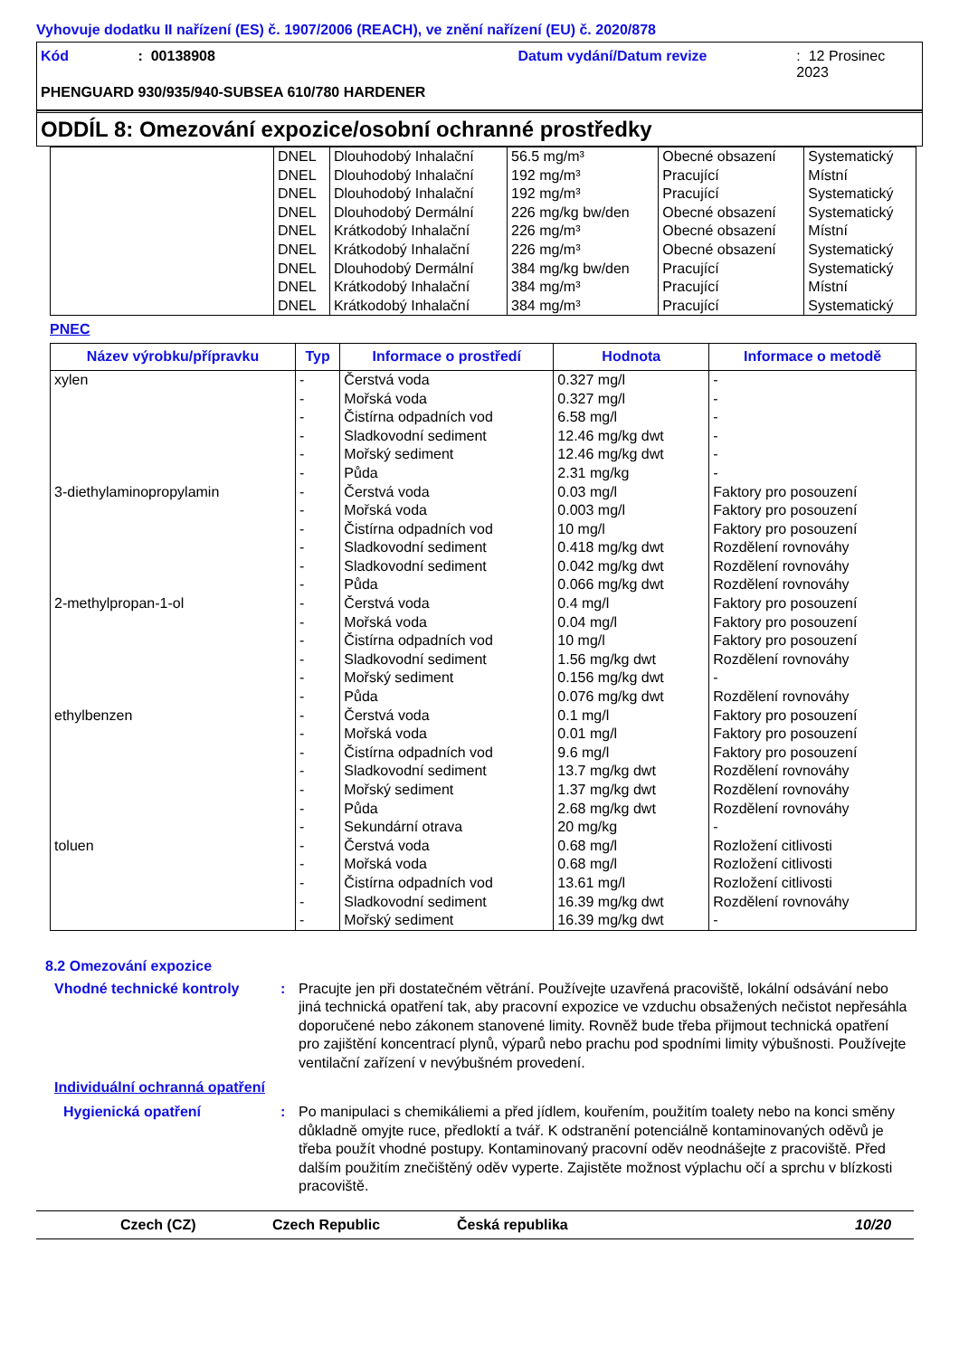Vyhovuje dodatku II nařízení (ES) č. 1907/2006 (REACH), ve znění nařízení (EU) č. 2020/878
Kód: 00138908 Datum vydání/Datum revize: 12 Prosinec 2023
PHENGUARD 930/935/940-SUBSEA 610/780 HARDENER
ODDÍL 8: Omezování expozice/osobní ochranné prostředky
| | DNEL | Dlouhodobý Inhalační | 56.5 mg/m³ | Obecné obsazení | Systematický |
| | DNEL | Dlouhodobý Inhalační | 192 mg/m³ | Pracující | Místní |
| | DNEL | Dlouhodobý Inhalační | 192 mg/m³ | Pracující | Systematický |
| | DNEL | Dlouhodobý Dermální | 226 mg/kg bw/den | Obecné obsazení | Systematický |
| | DNEL | Krátkodobý Inhalační | 226 mg/m³ | Obecné obsazení | Místní |
| | DNEL | Krátkodobý Inhalační | 226 mg/m³ | Obecné obsazení | Systematický |
| | DNEL | Dlouhodobý Dermální | 384 mg/kg bw/den | Pracující | Systematický |
| | DNEL | Krátkodobý Inhalační | 384 mg/m³ | Pracující | Místní |
| | DNEL | Krátkodobý Inhalační | 384 mg/m³ | Pracující | Systematický |
PNEC
| Název výrobku/přípravku | Typ | Informace o prostředí | Hodnota | Informace o metodě |
| --- | --- | --- | --- | --- |
| xylen | - | Čerstvá voda | 0.327 mg/l | - |
| | - | Mořská voda | 0.327 mg/l | - |
| | - | Čistírna odpadních vod | 6.58 mg/l | - |
| | - | Sladkovodní sediment | 12.46 mg/kg dwt | - |
| | - | Mořský sediment | 12.46 mg/kg dwt | - |
| | - | Půda | 2.31 mg/kg | - |
| 3-diethylaminopropylamin | - | Čerstvá voda | 0.03 mg/l | Faktory pro posouzení |
| | - | Mořská voda | 0.003 mg/l | Faktory pro posouzení |
| | - | Čistírna odpadních vod | 10 mg/l | Faktory pro posouzení |
| | - | Sladkovodní sediment | 0.418 mg/kg dwt | Rozdělení rovnováhy |
| | - | Sladkovodní sediment | 0.042 mg/kg dwt | Rozdělení rovnováhy |
| | - | Půda | 0.066 mg/kg dwt | Rozdělení rovnováhy |
| 2-methylpropan-1-ol | - | Čerstvá voda | 0.4 mg/l | Faktory pro posouzení |
| | - | Mořská voda | 0.04 mg/l | Faktory pro posouzení |
| | - | Čistírna odpadních vod | 10 mg/l | Faktory pro posouzení |
| | - | Sladkovodní sediment | 1.56 mg/kg dwt | Rozdělení rovnováhy |
| | - | Mořský sediment | 0.156 mg/kg dwt | - |
| | - | Půda | 0.076 mg/kg dwt | Rozdělení rovnováhy |
| ethylbenzen | - | Čerstvá voda | 0.1 mg/l | Faktory pro posouzení |
| | - | Mořská voda | 0.01 mg/l | Faktory pro posouzení |
| | - | Čistírna odpadních vod | 9.6 mg/l | Faktory pro posouzení |
| | - | Sladkovodní sediment | 13.7 mg/kg dwt | Rozdělení rovnováhy |
| | - | Mořský sediment | 1.37 mg/kg dwt | Rozdělení rovnováhy |
| | - | Půda | 2.68 mg/kg dwt | Rozdělení rovnováhy |
| | - | Sekundární otrava | 20 mg/kg | - |
| toluen | - | Čerstvá voda | 0.68 mg/l | Rozložení citlivosti |
| | - | Mořská voda | 0.68 mg/l | Rozložení citlivosti |
| | - | Čistírna odpadních vod | 13.61 mg/l | Rozložení citlivosti |
| | - | Sladkovodní sediment | 16.39 mg/kg dwt | Rozdělení rovnováhy |
| | - | Mořský sediment | 16.39 mg/kg dwt | - |
8.2 Omezování expozice
Vhodné technické kontroly : Pracujte jen při dostatečném větrání. Používejte uzavřená pracoviště, lokální odsávání nebo jiná technická opatření tak, aby pracovní expozice ve vzduchu obsažených nečistot nepřesáhla doporučené nebo zákonem stanovené limity. Rovněž bude třeba přijmout technická opatření pro zajištění koncentrací plynů, výparů nebo prachu pod spodními limity výbušnosti. Používejte ventilační zařízení v nevýbušném provedení.
Individuální ochranná opatření
Hygienická opatření : Po manipulaci s chemikáliemi a před jídlem, kouřením, použitím toalety nebo na konci směny důkladně omyjte ruce, předloktí a tvář. K odstranění potenciálně kontaminovaných oděvů je třeba použít vhodné postupy. Kontaminovaný pracovní oděv neodnášejte z pracoviště. Před dalším použitím znečištěný oděv vyperte. Zajistěte možnost výplachu očí a sprchu v blízkosti pracoviště.
Czech (CZ) Czech Republic Česká republika 10/20